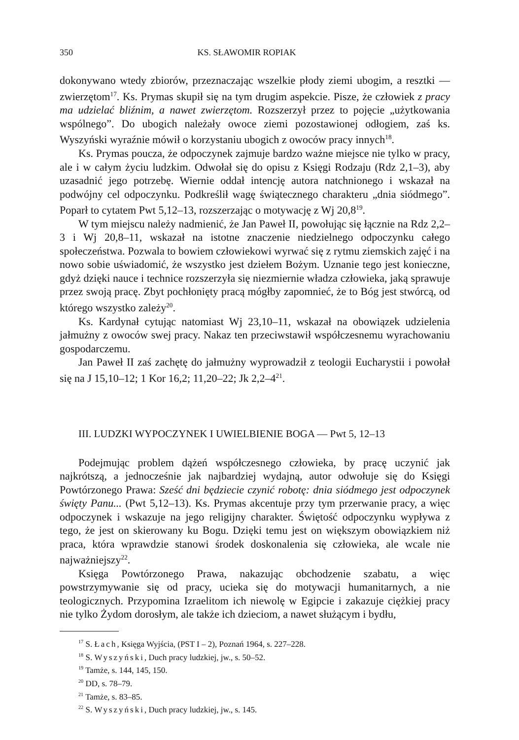350 KS. SŁAWOMIR ROPIAK
dokonywano wtedy zbiorów, przeznaczając wszelkie płody ziemi ubogim, a resztki — zwierzętom<sup>17</sup>. Ks. Prymas skupił się na tym drugim aspekcie. Pisze, że człowiek z pracy ma udzielać bliźnim, a nawet zwierzętom. Rozszerzył przez to pojęcie „użytkowania wspólnego”. Do ubogich należały owoce ziemi pozostawionej odłogiem, zaś ks. Wyszyński wyraźnie mówił o korzystaniu ubogich z owoców pracy innych<sup>18</sup>.
Ks. Prymas poucza, że odpoczynek zajmuje bardzo ważne miejsce nie tylko w pracy, ale i w całym życiu ludzkim. Odwołał się do opisu z Księgi Rodzaju (Rdz 2,1–3), aby uzasadnić jego potrzebę. Wiernie oddał intencję autora natchnionego i wskazał na podwójny cel odpoczynku. Podkreślił wagę świątecznego charakteru „dnia siódmego”. Poparł to cytatem Pwt 5,12–13, rozszerzając o motywację z Wj 20,8<sup>19</sup>.
W tym miejscu należy nadmienić, że Jan Paweł II, powołując się łącznie na Rdz 2,2–3 i Wj 20,8–11, wskazał na istotne znaczenie niedzielnego odpoczynku całego społeczeństwa. Pozwala to bowiem człowiekowi wyrwać się z rytmu ziemskich zajęć i na nowo sobie uświadomić, że wszystko jest dziełem Bożym. Uznanie tego jest konieczne, gdyż dzięki nauce i technice rozszerzyła się niezmiernie władza człowieka, jaką sprawuje przez swoją pracę. Zbyt pochłonięty pracą mógłby zapomnieć, że to Bóg jest stwórcą, od którego wszystko zależy<sup>20</sup>.
Ks. Kardynał cytując natomiast Wj 23,10–11, wskazał na obowiązek udzielenia jałmużny z owoców swej pracy. Nakaz ten przeciwstawił współczesnemu wyrachowaniu gospodarczemu.
Jan Paweł II zaś zachętę do jałmużny wyprowadził z teologii Eucharystii i powołał się na J 15,10–12; 1 Kor 16,2; 11,20–22; Jk 2,2–4<sup>21</sup>.
III. LUDZKI WYPOCZYNEK I UWIELBIENIE BOGA — Pwt 5, 12–13
Podejmując problem dążeń współczesnego człowieka, by pracę uczynić jak najkrótszą, a jednocześnie jak najbardziej wydajną, autor odwołuje się do Księgi Powtórzonego Prawa: Sześć dni będziecie czynić robotę: dnia siódmego jest odpoczynek święty Panu... (Pwt 5,12–13). Ks. Prymas akcentuje przy tym przerwanie pracy, a więc odpoczynek i wskazuje na jego religijny charakter. Świętość odpoczynku wypływa z tego, że jest on skierowany ku Bogu. Dzięki temu jest on większym obowiązkiem niż praca, która wprawdzie stanowi środek doskonalenia się człowieka, ale wcale nie najważniejszy<sup>22</sup>.
Księga Powtórzonego Prawa, nakazując obchodzenie szabatu, a więc powstrzymywanie się od pracy, ucieka się do motywacji humanitarnych, a nie teologicznych. Przypomina Izraelitom ich niewolę w Egipcie i zakazuje ciężkiej pracy nie tylko Żydom dorosłym, ale także ich dzieciom, a nawet służącym i bydłu,
<sup>17</sup> S. Łach, Księga Wyjścia, (PST I – 2), Poznań 1964, s. 227–228.
<sup>18</sup> S. Wyszyński, Duch pracy ludzkiej, jw., s. 50–52.
<sup>19</sup> Tamże, s. 144, 145, 150.
<sup>20</sup> DD, s. 78–79.
<sup>21</sup> Tamże, s. 83–85.
<sup>22</sup> S. Wyszyński, Duch pracy ludzkiej, jw., s. 145.